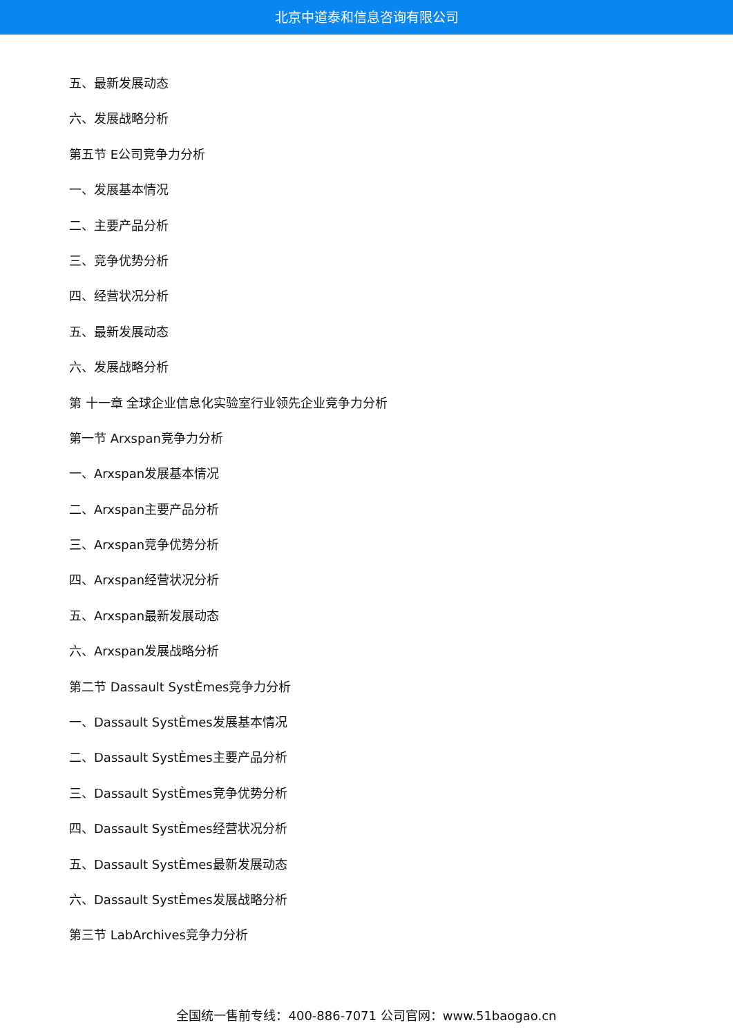北京中道泰和信息咨询有限公司
五、最新发展动态
六、发展战略分析
第五节 E公司竞争力分析
一、发展基本情况
二、主要产品分析
三、竞争优势分析
四、经营状况分析
五、最新发展动态
六、发展战略分析
第 十一章 全球企业信息化实验室行业领先企业竞争力分析
第一节 Arxspan竞争力分析
一、Arxspan发展基本情况
二、Arxspan主要产品分析
三、Arxspan竞争优势分析
四、Arxspan经营状况分析
五、Arxspan最新发展动态
六、Arxspan发展战略分析
第二节 Dassault SystÈmes竞争力分析
一、Dassault SystÈmes发展基本情况
二、Dassault SystÈmes主要产品分析
三、Dassault SystÈmes竞争优势分析
四、Dassault SystÈmes经营状况分析
五、Dassault SystÈmes最新发展动态
六、Dassault SystÈmes发展战略分析
第三节 LabArchives竞争力分析
全国统一售前专线：400-886-7071 公司官网：www.51baogao.cn